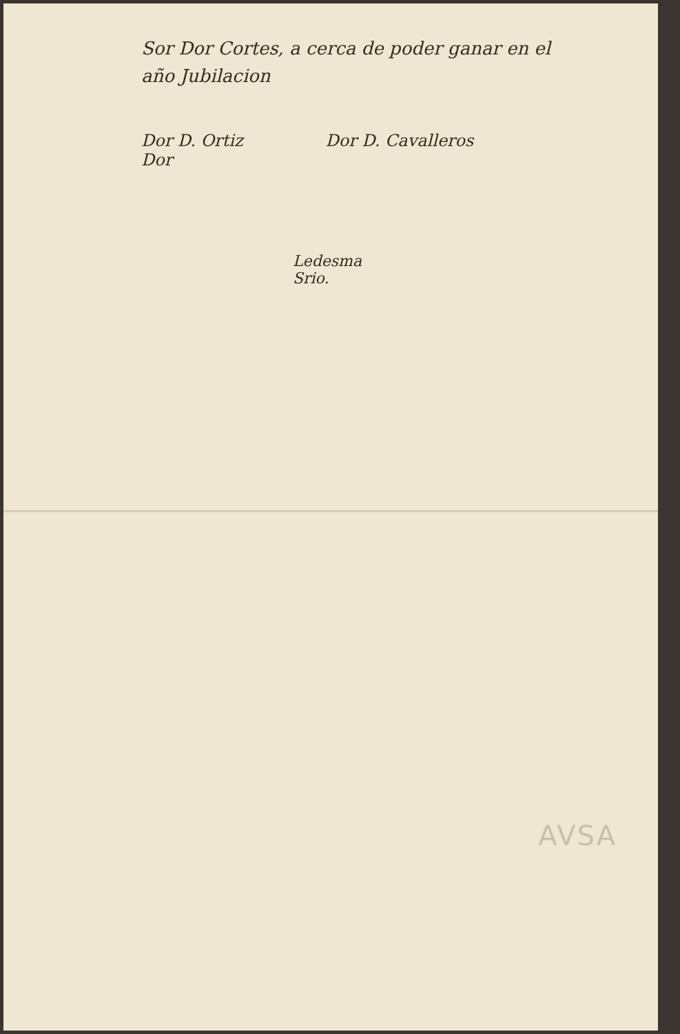Sor Dor Cortes, a cerca de poder ganar en el
año Jubilacion
Dor D. Ortiz
Dor
Dor D. Cavalleros
Ledesma
Srio.
AVSA